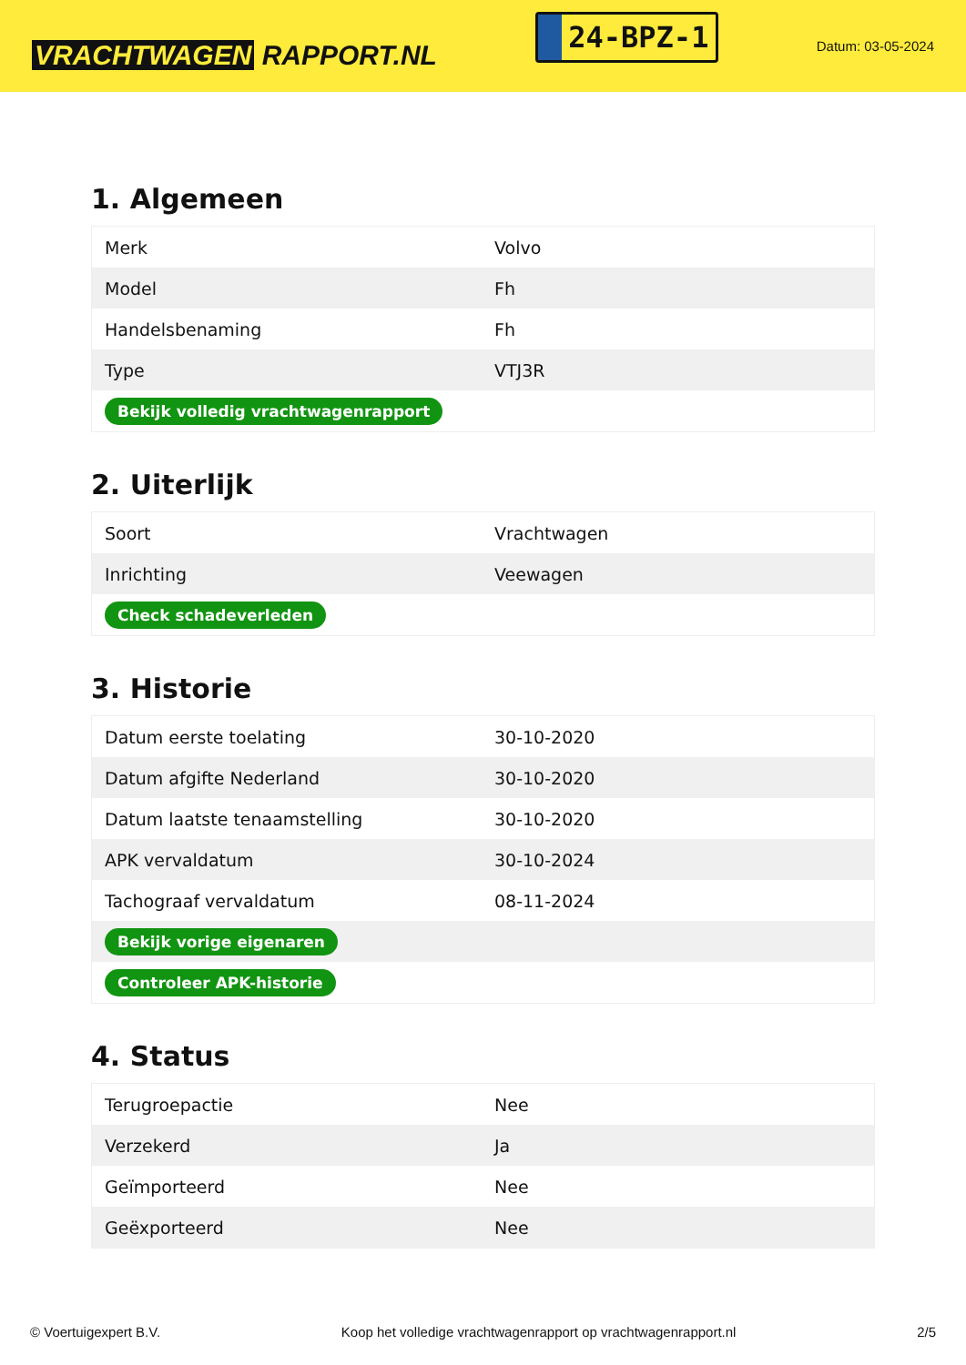VRACHTWAGEN RAPPORT.NL
24-BPZ-1
Datum: 03-05-2024
1. Algemeen
| Merk | Volvo |
| Model | Fh |
| Handelsbenaming | Fh |
| Type | VTJ3R |
| Bekijk volledig vrachtwagenrapport | |
2. Uiterlijk
| Soort | Vrachtwagen |
| Inrichting | Veewagen |
| Check schadeverleden | |
3. Historie
| Datum eerste toelating | 30-10-2020 |
| Datum afgifte Nederland | 30-10-2020 |
| Datum laatste tenaamstelling | 30-10-2020 |
| APK vervaldatum | 30-10-2024 |
| Tachograaf vervaldatum | 08-11-2024 |
| Bekijk vorige eigenaren | |
| Controleer APK-historie | |
4. Status
| Terugroepactie | Nee |
| Verzekerd | Ja |
| Geïmporteerd | Nee |
| Geëxporteerd | Nee |
© Voertuigexpert B.V. Koop het volledige vrachtwagenrapport op vrachtwagenrapport.nl 2/5